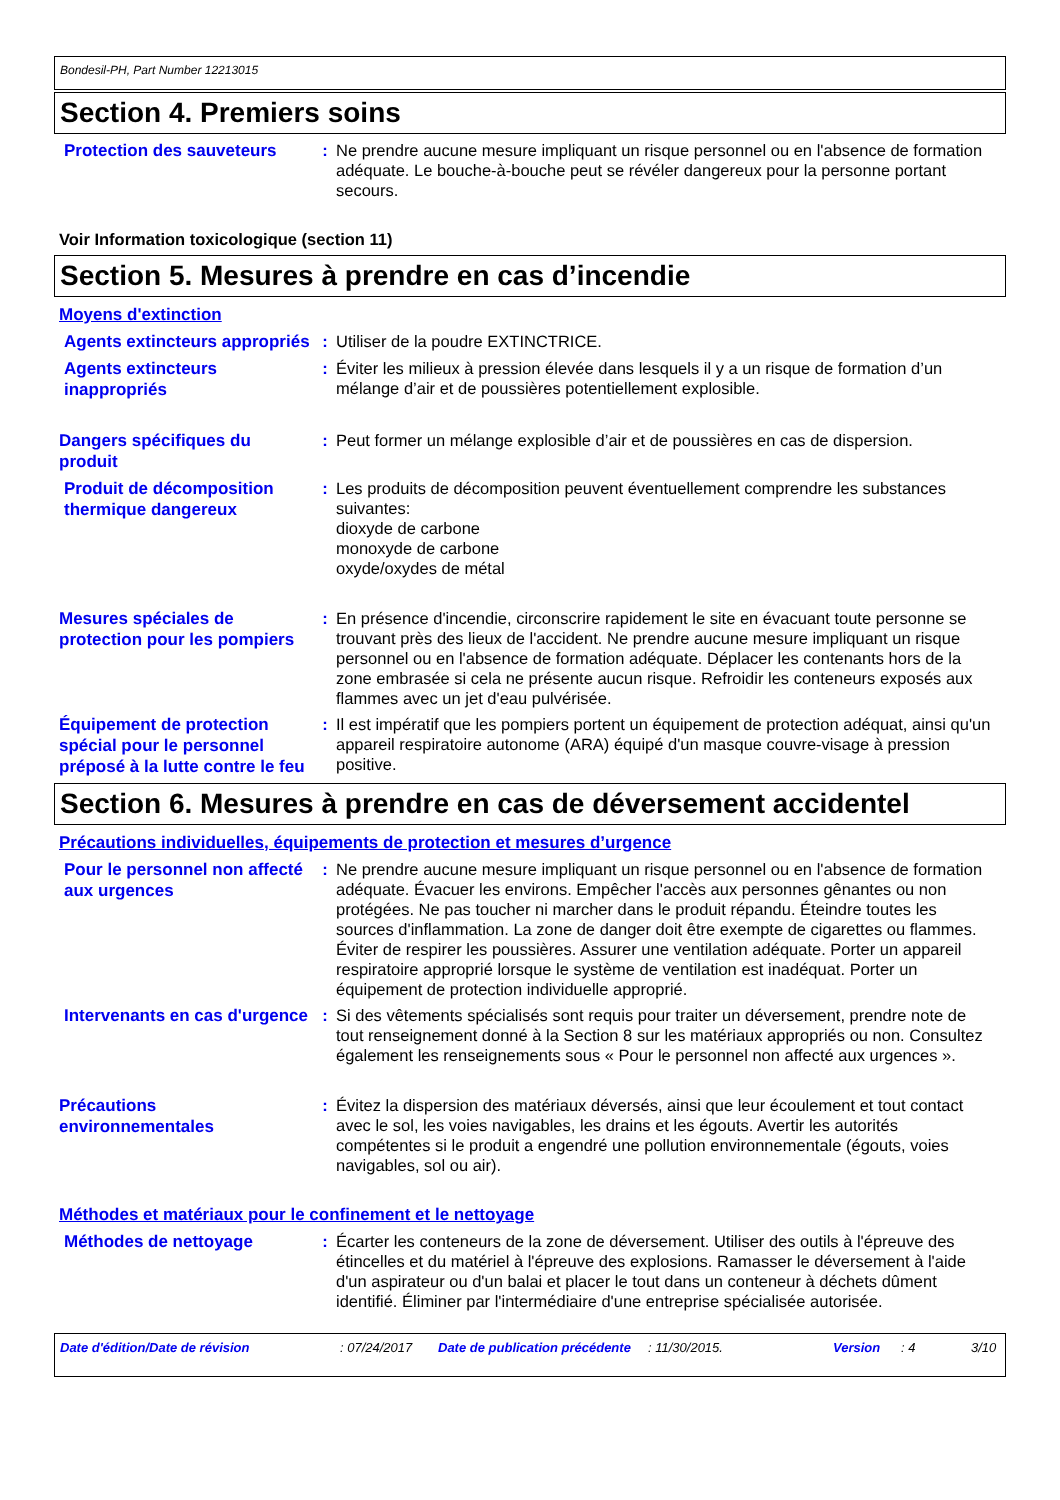Bondesil-PH, Part Number 12213015
Section 4. Premiers soins
Protection des sauveteurs
: Ne prendre aucune mesure impliquant un risque personnel ou en l'absence de formation adéquate. Le bouche-à-bouche peut se révéler dangereux pour la personne portant secours.
Voir Information toxicologique (section 11)
Section 5. Mesures à prendre en cas d’incendie
Moyens d'extinction
Agents extincteurs appropriés
: Utiliser de la poudre EXTINCTRICE.
Agents extincteurs inappropriés
: Éviter les milieux à pression élevée dans lesquels il y a un risque de formation d’un mélange d’air et de poussières potentiellement explosible.
Dangers spécifiques du produit
: Peut former un mélange explosible d’air et de poussières en cas de dispersion.
Produit de décomposition thermique dangereux
: Les produits de décomposition peuvent éventuellement comprendre les substances suivantes:
dioxyde de carbone
monoxyde de carbone
oxyde/oxydes de métal
Mesures spéciales de protection pour les pompiers
: En présence d'incendie, circonscrire rapidement le site en évacuant toute personne se trouvant près des lieux de l'accident. Ne prendre aucune mesure impliquant un risque personnel ou en l'absence de formation adéquate. Déplacer les contenants hors de la zone embrasée si cela ne présente aucun risque. Refroidir les conteneurs exposés aux flammes avec un jet d'eau pulvérisée.
Équipement de protection spécial pour le personnel préposé à la lutte contre le feu
: Il est impératif que les pompiers portent un équipement de protection adéquat, ainsi qu'un appareil respiratoire autonome (ARA) équipé d'un masque couvre-visage à pression positive.
Section 6. Mesures à prendre en cas de déversement accidentel
Précautions individuelles, équipements de protection et mesures d’urgence
Pour le personnel non affecté aux urgences
: Ne prendre aucune mesure impliquant un risque personnel ou en l'absence de formation adéquate. Évacuer les environs. Empêcher l'accès aux personnes gênantes ou non protégées. Ne pas toucher ni marcher dans le produit répandu. Éteindre toutes les sources d'inflammation. La zone de danger doit être exempte de cigarettes ou flammes. Éviter de respirer les poussières. Assurer une ventilation adéquate. Porter un appareil respiratoire approprié lorsque le système de ventilation est inadéquat. Porter un équipement de protection individuelle approprié.
Intervenants en cas d'urgence
: Si des vêtements spécialisés sont requis pour traiter un déversement, prendre note de tout renseignement donné à la Section 8 sur les matériaux appropriés ou non. Consultez également les renseignements sous « Pour le personnel non affecté aux urgences ».
Précautions environnementales
: Évitez la dispersion des matériaux déversés, ainsi que leur écoulement et tout contact avec le sol, les voies navigables, les drains et les égouts. Avertir les autorités compétentes si le produit a engendré une pollution environnementale (égouts, voies navigables, sol ou air).
Méthodes et matériaux pour le confinement et le nettoyage
Méthodes de nettoyage
: Écarter les conteneurs de la zone de déversement. Utiliser des outils à l'épreuve des étincelles et du matériel à l'épreuve des explosions. Ramasser le déversement à l'aide d'un aspirateur ou d'un balai et placer le tout dans un conteneur à déchets dûment identifié. Éliminer par l'intermédiaire d'une entreprise spécialisée autorisée.
Date d'édition/Date de révision: 07/24/2017 Date de publication précédente: 11/30/2015. Version: 4 3/10